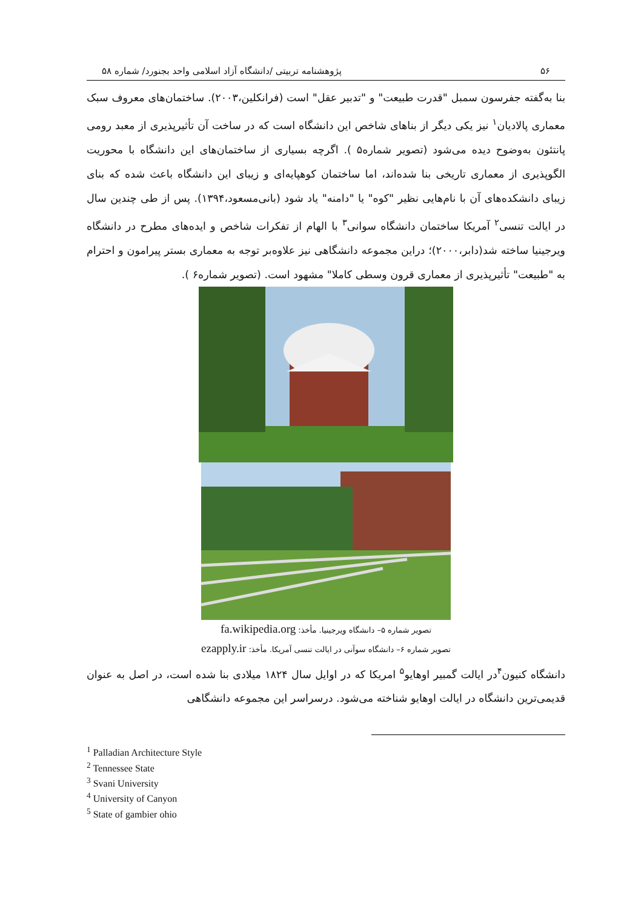۵۶ پژوهشنامه تربیتی /دانشگاه آزاد اسلامی واحد بجنورد/ شماره ۵۸
بنا به‌گفته جفرسون سمبل "قدرت طبیعت" و "تدبیر عقل" است (فرانکلین،۲۰۰۳). ساختمان‌های معروف سبک معماری پالادیان<sup>۱</sup> نیز یکی دیگر از بناهای شاخص این دانشگاه است که در ساخت آن تأثیرپذیری از معبد رومی پانتئون به‌وضوح دیده می‌شود (تصویر شماره۵ ). اگرچه بسیاری از ساختمان‌های این دانشگاه با محوریت الگوپذیری از معماری تاریخی بنا شده‌اند، اما ساختمان کوهپایه‌ای و زیبای این دانشگاه باعث شده که بنای زیبای دانشکده‌های آن با نام‌هایی نظیر "کوه" یا "دامنه" یاد شود (بانی‌مسعود،۱۳۹۴). پس از طی چندین سال در ایالت تنسی<sup>۲</sup> آمریکا ساختمان دانشگاه سوانی<sup>۳</sup> با الهام از تفکرات شاخص و ایده‌های مطرح در دانشگاه ویرجینیا ساخته شد(دابر،۲۰۰۰)؛ دراین مجموعه دانشگاهی نیز علاوه‌بر توجه به معماری بستر پیرامون و احترام به "طبیعت" تأثیرپذیری از معماری قرون وسطی کاملا" مشهود است. (تصویر شماره۶ ).
تصویر شماره ۵– دانشگاه ویرجینیا. مأخذ: fa.wikipedia.org
تصویر شماره ۶– دانشگاه سوآنی در ایالت تنسی آمریکا. مأخذ: ezapply.ir
دانشگاه کنیون<sup>۴</sup>در ایالت گمبیر اوهایو<sup>۵</sup> امریکا که در اوایل سال ۱۸۲۴ میلادی بنا شده است، در اصل به عنوان قدیمی‌ترین دانشگاه در ایالت اوهایو شناخته می‌شود. درسراسر این مجموعه دانشگاهی
<sup>1</sup> Palladian Architecture Style
<sup>2</sup> Tennessee State
<sup>3</sup> Svani University
<sup>4</sup> University of Canyon
<sup>5</sup> State of gambier ohio